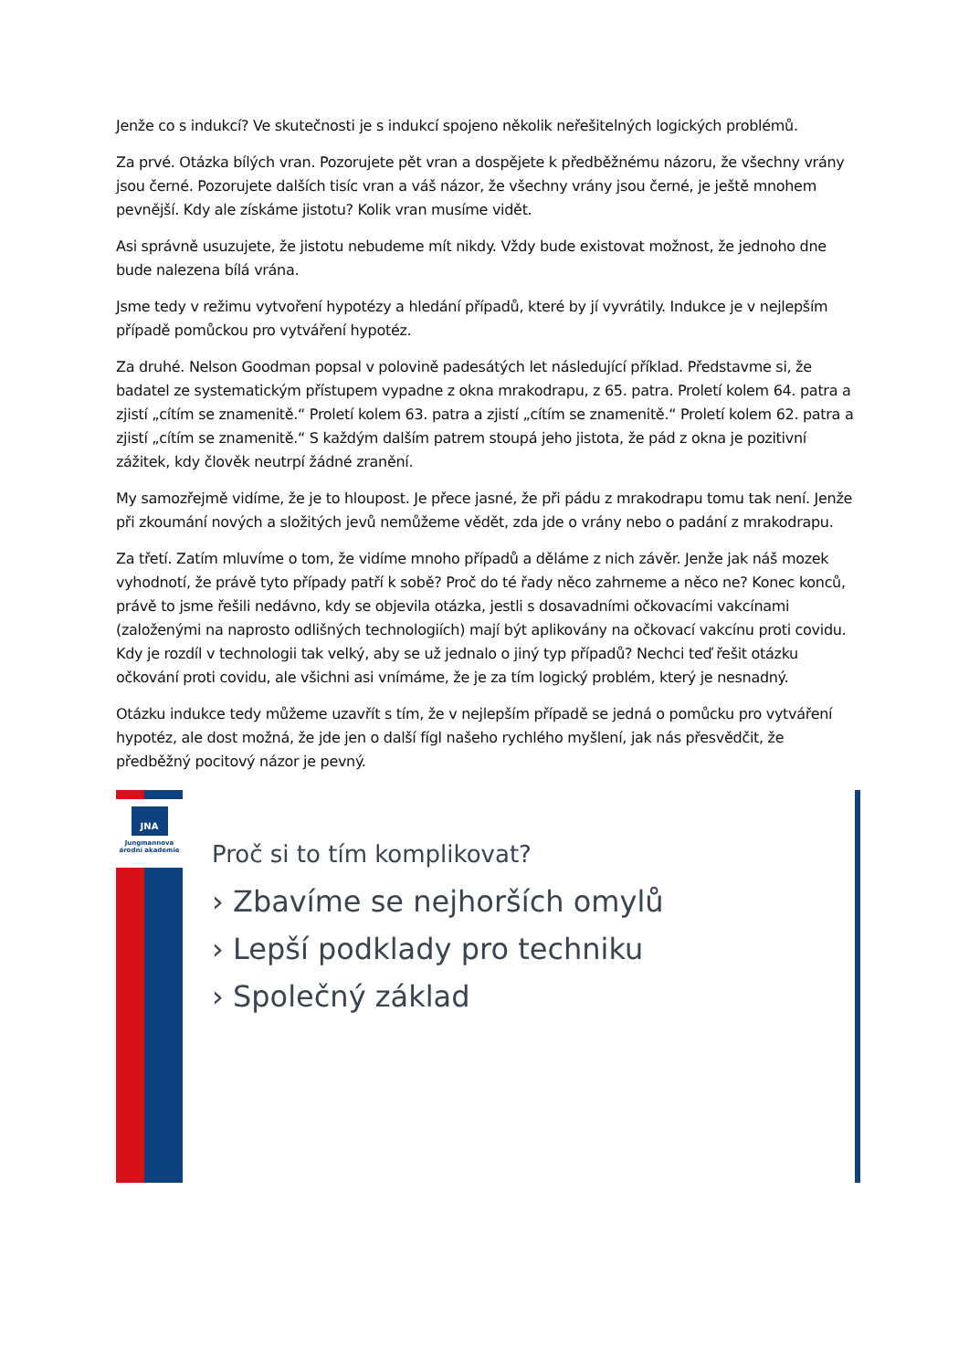Jenže co s indukcí? Ve skutečnosti je s indukcí spojeno několik neřešitelných logických problémů.
Za prvé. Otázka bílých vran. Pozorujete pět vran a dospějete k předběžnému názoru, že všechny vrány jsou černé. Pozorujete dalších tisíc vran a váš názor, že všechny vrány jsou černé, je ještě mnohem pevnější. Kdy ale získáme jistotu? Kolik vran musíme vidět.
Asi správně usuzujete, že jistotu nebudeme mít nikdy. Vždy bude existovat možnost, že jednoho dne bude nalezena bílá vrána.
Jsme tedy v režimu vytvoření hypotézy a hledání případů, které by jí vyvrátily. Indukce je v nejlepším případě pomůckou pro vytváření hypotéz.
Za druhé. Nelson Goodman popsal v polovině padesátých let následující příklad. Představme si, že badatel ze systematickým přístupem vypadne z okna mrakodrapu, z 65. patra. Proletí kolem 64. patra a zjistí „cítím se znamenitě.“ Proletí kolem 63. patra a zjistí „cítím se znamenitě.“ Proletí kolem 62. patra a zjistí „cítím se znamenitě.“ S každým dalším patrem stoupá jeho jistota, že pád z okna je pozitivní zážitek, kdy člověk neutrpí žádné zranění.
My samozřejmě vidíme, že je to hloupost. Je přece jasné, že při pádu z mrakodrapu tomu tak není. Jenže při zkoumání nových a složitých jevů nemůžeme vědět, zda jde o vrány nebo o padání z mrakodrapu.
Za třetí. Zatím mluvíme o tom, že vidíme mnoho případů a děláme z nich závěr. Jenže jak náš mozek vyhodnotí, že právě tyto případy patří k sobě? Proč do té řady něco zahrneme a něco ne? Konec konců, právě to jsme řešili nedávno, kdy se objevila otázka, jestli s dosavadními očkovacími vakcínami (založenými na naprosto odlišných technologiích) mají být aplikovány na očkovací vakcínu proti covidu. Kdy je rozdíl v technologii tak velký, aby se už jednalo o jiný typ případů? Nechci teď řešit otázku očkování proti covidu, ale všichni asi vnímáme, že je za tím logický problém, který je nesnadný.
Otázku indukce tedy můžeme uzavřít s tím, že v nejlepším případě se jedná o pomůcku pro vytváření hypotéz, ale dost možná, že jde jen o další fígl našeho rychlého myšlení, jak nás přesvědčit, že předběžný pocitový názor je pevný.
JNA
Jungmannova
árodní akademie
Proč si to tím komplikovat?
› Zbavíme se nejhorších omylů
› Lepší podklady pro techniku
› Společný základ